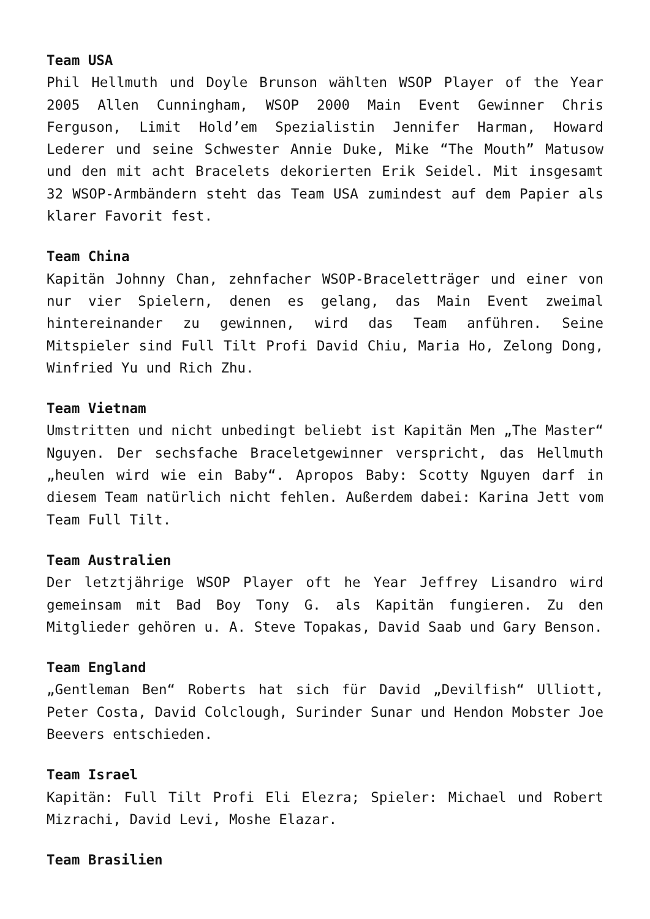Team USA
Phil Hellmuth und Doyle Brunson wählten WSOP Player of the Year 2005 Allen Cunningham, WSOP 2000 Main Event Gewinner Chris Ferguson, Limit Hold’em Spezialistin Jennifer Harman, Howard Lederer und seine Schwester Annie Duke, Mike “The Mouth” Matusow und den mit acht Bracelets dekorierten Erik Seidel. Mit insgesamt 32 WSOP-Armbändern steht das Team USA zumindest auf dem Papier als klarer Favorit fest.
Team China
Kapitän Johnny Chan, zehnfacher WSOP-Braceletträger und einer von nur vier Spielern, denen es gelang, das Main Event zweimal hintereinander zu gewinnen, wird das Team anführen. Seine Mitspieler sind Full Tilt Profi David Chiu, Maria Ho, Zelong Dong, Winfried Yu und Rich Zhu.
Team Vietnam
Umstritten und nicht unbedingt beliebt ist Kapitän Men „The Master“ Nguyen. Der sechsfache Braceletgewinner verspricht, das Hellmuth „heulen wird wie ein Baby“. Apropos Baby: Scotty Nguyen darf in diesem Team natürlich nicht fehlen. Außerdem dabei: Karina Jett vom Team Full Tilt.
Team Australien
Der letztjährige WSOP Player oft he Year Jeffrey Lisandro wird gemeinsam mit Bad Boy Tony G. als Kapitän fungieren. Zu den Mitglieder gehören u. A. Steve Topakas, David Saab und Gary Benson.
Team England
„Gentleman Ben“ Roberts hat sich für David „Devilfish“ Ulliott, Peter Costa, David Colclough, Surinder Sunar und Hendon Mobster Joe Beevers entschieden.
Team Israel
Kapitän: Full Tilt Profi Eli Elezra; Spieler: Michael und Robert Mizrachi, David Levi, Moshe Elazar.
Team Brasilien